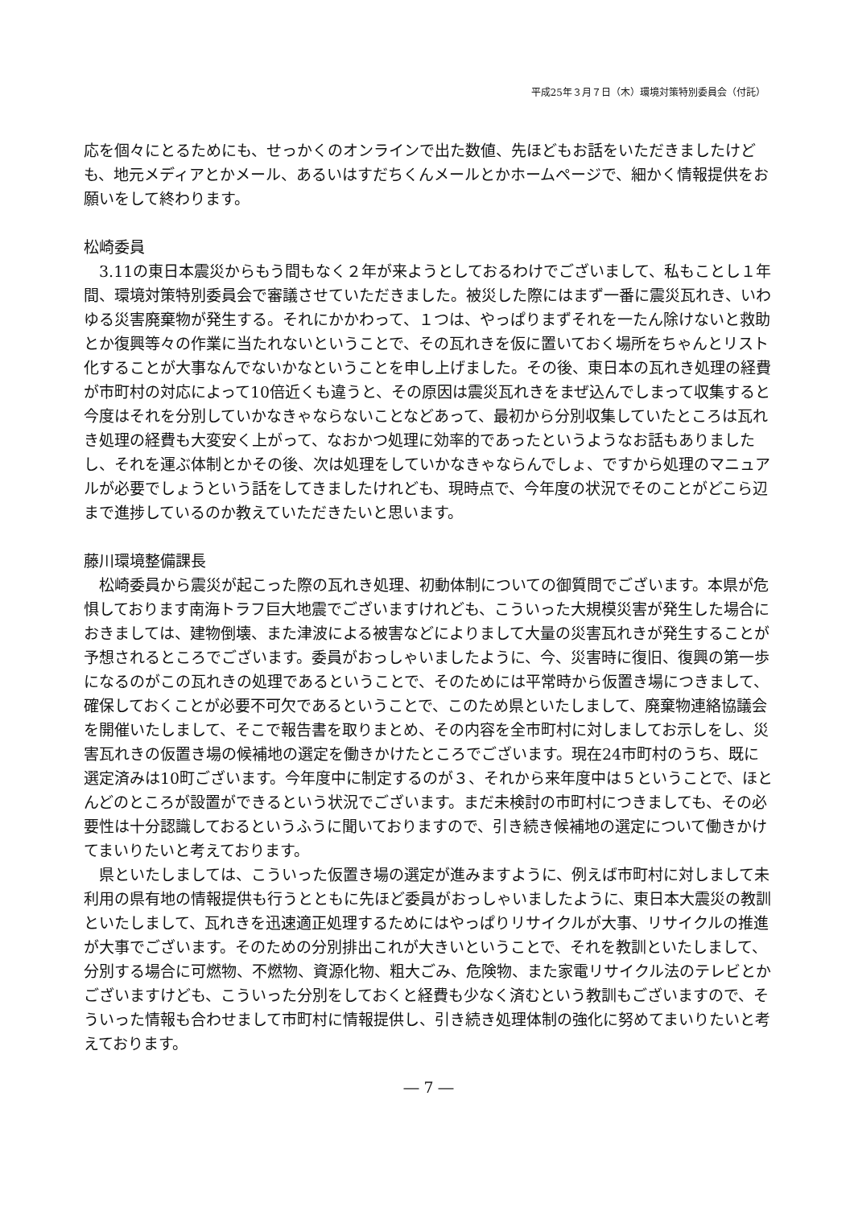平成25年３月７日（木）環境対策特別委員会（付託）
応を個々にとるためにも、せっかくのオンラインで出た数値、先ほどもお話をいただきましたけども、地元メディアとかメール、あるいはすだちくんメールとかホームページで、細かく情報提供をお願いをして終わります。
松崎委員
3.11の東日本震災からもう間もなく２年が来ようとしておるわけでございまして、私もことし１年間、環境対策特別委員会で審議させていただきました。被災した際にはまず一番に震災瓦れき、いわゆる災害廃棄物が発生する。それにかかわって、１つは、やっぱりまずそれを一たん除けないと救助とか復興等々の作業に当たれないということで、その瓦れきを仮に置いておく場所をちゃんとリスト化することが大事なんでないかなということを申し上げました。その後、東日本の瓦れき処理の経費が市町村の対応によって10倍近くも違うと、その原因は震災瓦れきをまぜ込んでしまって収集すると今度はそれを分別していかなきゃならないことなどあって、最初から分別収集していたところは瓦れき処理の経費も大変安く上がって、なおかつ処理に効率的であったというようなお話もありましたし、それを運ぶ体制とかその後、次は処理をしていかなきゃならんでしょ、ですから処理のマニュアルが必要でしょうという話をしてきましたけれども、現時点で、今年度の状況でそのことがどこら辺まで進捗しているのか教えていただきたいと思います。
藤川環境整備課長
松崎委員から震災が起こった際の瓦れき処理、初動体制についての御質問でございます。本県が危惧しております南海トラフ巨大地震でございますけれども、こういった大規模災害が発生した場合におきましては、建物倒壊、また津波による被害などによりまして大量の災害瓦れきが発生することが予想されるところでございます。委員がおっしゃいましたように、今、災害時に復旧、復興の第一歩になるのがこの瓦れきの処理であるということで、そのためには平常時から仮置き場につきまして、確保しておくことが必要不可欠であるということで、このため県といたしまして、廃棄物連絡協議会を開催いたしまして、そこで報告書を取りまとめ、その内容を全市町村に対しましてお示しをし、災害瓦れきの仮置き場の候補地の選定を働きかけたところでございます。現在24市町村のうち、既に選定済みは10町ございます。今年度中に制定するのが３、それから来年度中は５ということで、ほとんどのところが設置ができるという状況でございます。まだ未検討の市町村につきましても、その必要性は十分認識しておるというふうに聞いておりますので、引き続き候補地の選定について働きかけてまいりたいと考えております。
県といたしましては、こういった仮置き場の選定が進みますように、例えば市町村に対しまして未利用の県有地の情報提供も行うとともに先ほど委員がおっしゃいましたように、東日本大震災の教訓といたしまして、瓦れきを迅速適正処理するためにはやっぱりリサイクルが大事、リサイクルの推進が大事でございます。そのための分別排出これが大きいということで、それを教訓といたしまして、分別する場合に可燃物、不燃物、資源化物、粗大ごみ、危険物、また家電リサイクル法のテレビとかございますけども、こういった分別をしておくと経費も少なく済むという教訓もございますので、そういった情報も合わせまして市町村に情報提供し、引き続き処理体制の強化に努めてまいりたいと考えております。
― 7 ―